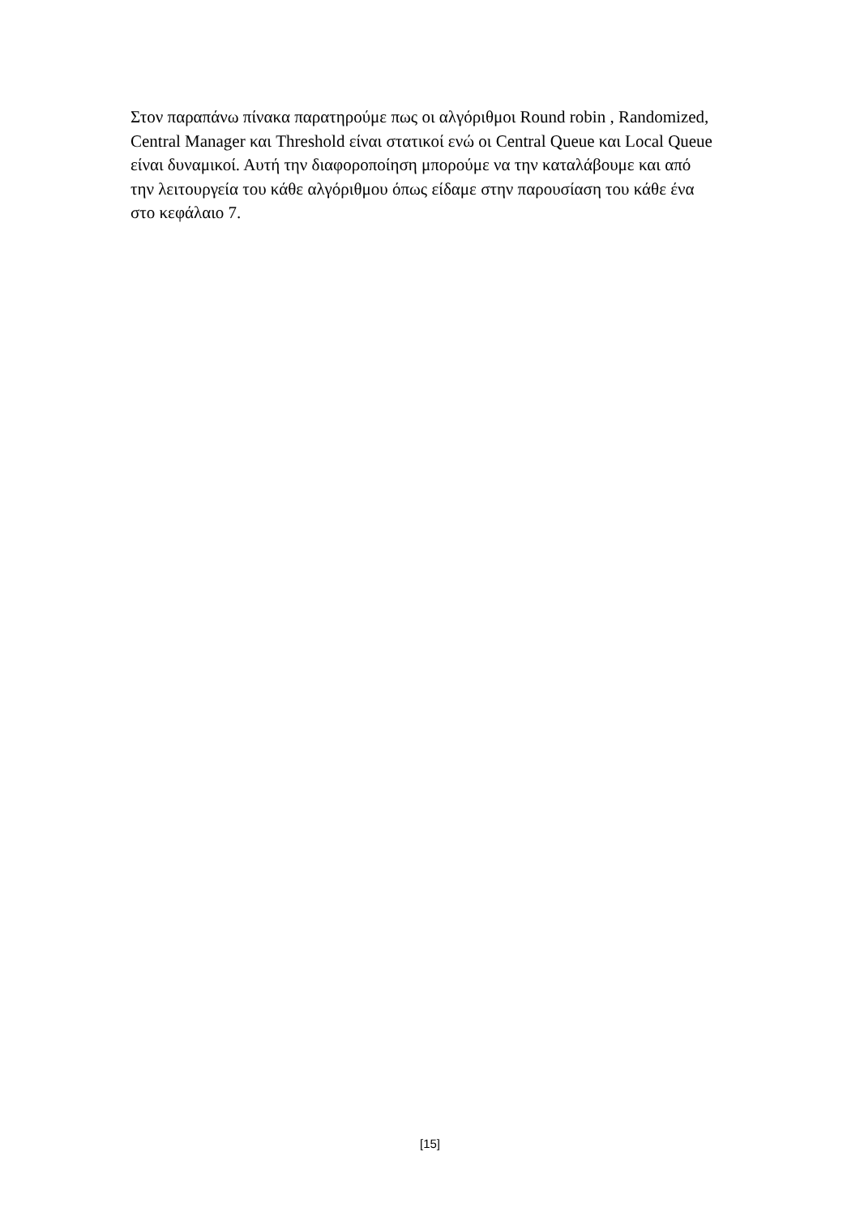Στον παραπάνω πίνακα παρατηρούμε πως οι αλγόριθμοι Round robin , Randomized,
Central Manager και Threshold είναι στατικοί ενώ οι Central Queue και Local Queue
είναι δυναμικοί. Αυτή την διαφοροποίηση μπορούμε να την καταλάβουμε και από
την λειτουργεία του κάθε αλγόριθμου όπως είδαμε στην παρουσίαση του κάθε ένα
στο κεφάλαιο 7.
[15]